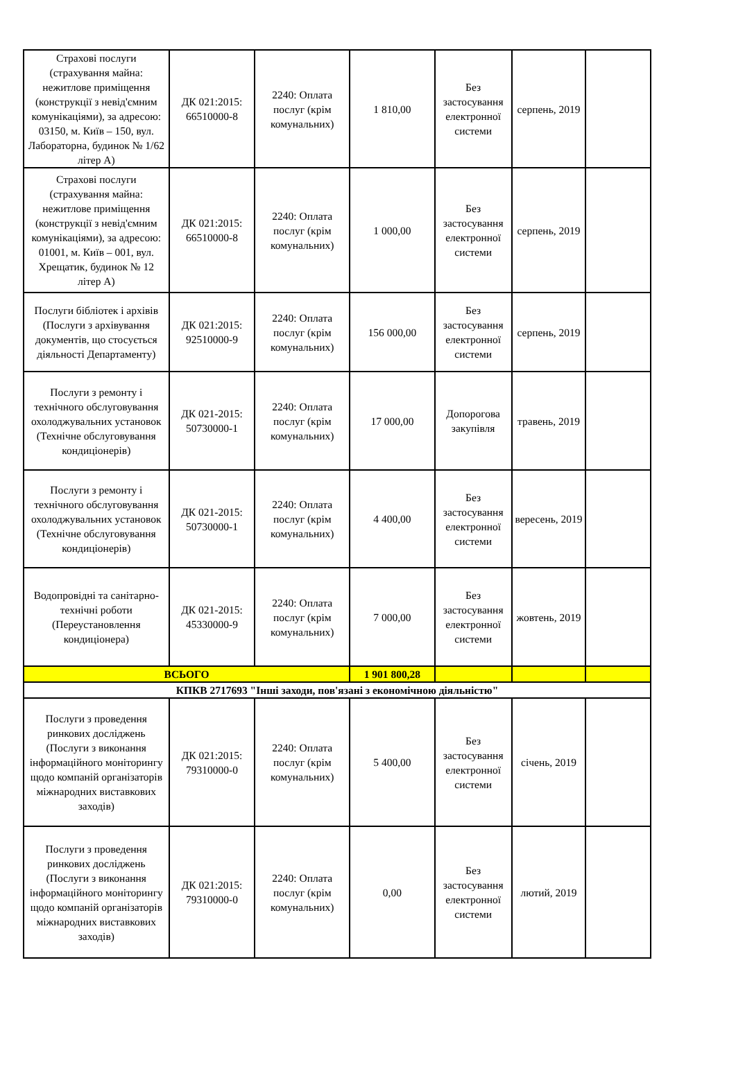| Страхові послуги (страхування майна: нежитлове приміщення (конструкції з невід'ємним комунікаціями), за адресою: 03150, м. Київ – 150, вул. Лабораторна, будинок № 1/62 літер А) | ДК 021:2015: 66510000-8 | 2240: Оплата послуг (крім комунальних) | 1 810,00 | Без застосування електронної системи | серпень, 2019 | |
| Страхові послуги (страхування майна: нежитлове приміщення (конструкції з невід'ємним комунікаціями), за адресою: 01001, м. Київ – 001, вул. Хрещатик, будинок № 12 літер А) | ДК 021:2015: 66510000-8 | 2240: Оплата послуг (крім комунальних) | 1 000,00 | Без застосування електронної системи | серпень, 2019 | |
| Послуги бібліотек і архівів (Послуги з архівування документів, що стосується діяльності Департаменту) | ДК 021:2015: 92510000-9 | 2240: Оплата послуг (крім комунальних) | 156 000,00 | Без застосування електронної системи | серпень, 2019 | |
| Послуги з ремонту і технічного обслуговування охолоджувальних установок (Технічне обслуговування кондиціонерів) | ДК 021-2015: 50730000-1 | 2240: Оплата послуг (крім комунальних) | 17 000,00 | Допорогова закупівля | травень, 2019 | |
| Послуги з ремонту і технічного обслуговування охолоджувальних установок (Технічне обслуговування кондиціонерів) | ДК 021-2015: 50730000-1 | 2240: Оплата послуг (крім комунальних) | 4 400,00 | Без застосування електронної системи | вересень, 2019 | |
| Водопровідні та санітарно-технічні роботи (Переустановлення кондиціонера) | ДК 021-2015: 45330000-9 | 2240: Оплата послуг (крім комунальних) | 7 000,00 | Без застосування електронної системи | жовтень, 2019 | |
| ВСЬОГО | | | 1 901 800,28 | | | |
| КПКВ 2717693 "Інші заходи, пов'язані з економічною діяльністю" | | | | | | |
| Послуги з проведення ринкових досліджень (Послуги з виконання інформаційного моніторингу щодо компаній організаторів міжнародних виставкових заходів) | ДК 021:2015: 79310000-0 | 2240: Оплата послуг (крім комунальних) | 5 400,00 | Без застосування електронної системи | січень, 2019 | |
| Послуги з проведення ринкових досліджень (Послуги з виконання інформаційного моніторингу щодо компаній організаторів міжнародних виставкових заходів) | ДК 021:2015: 79310000-0 | 2240: Оплата послуг (крім комунальних) | 0,00 | Без застосування електронної системи | лютий, 2019 | |